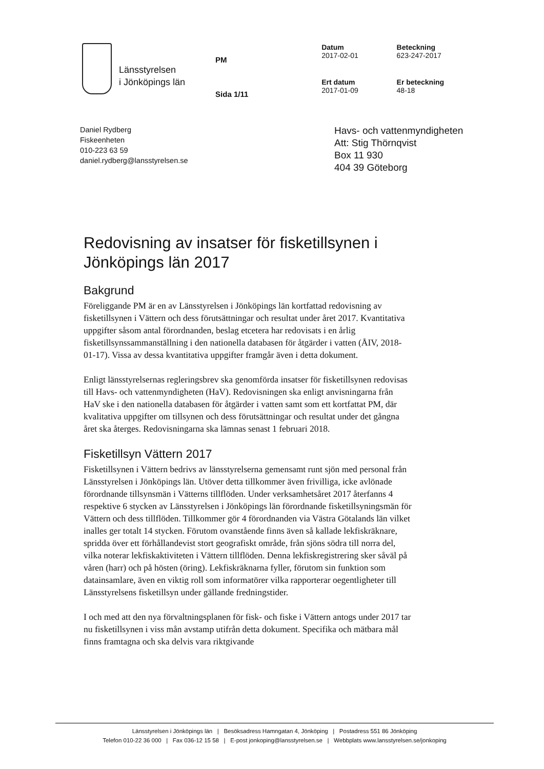Länsstyrelsen
i Jönköpings län
PM
Sida 1/11
Datum
2017-02-01
Ert datum
2017-01-09
Beteckning
623-247-2017
Er beteckning
48-18
Daniel Rydberg
Fiskeenheten
010-223 63 59
daniel.rydberg@lansstyrelsen.se
Havs- och vattenmyndigheten
Att: Stig Thörnqvist
Box 11 930
404 39 Göteborg
Redovisning av insatser för fisketillsynen i Jönköpings län 2017
Bakgrund
Föreliggande PM är en av Länsstyrelsen i Jönköpings län kortfattad redovisning av fisketillsynen i Vättern och dess förutsättningar och resultat under året 2017. Kvantitativa uppgifter såsom antal förordnanden, beslag etcetera har redovisats i en årlig fisketillsynssammanställning i den nationella databasen för åtgärder i vatten (ÅIV, 2018-01-17). Vissa av dessa kvantitativa uppgifter framgår även i detta dokument.
Enligt länsstyrelsernas regleringsbrev ska genomförda insatser för fisketillsynen redovisas till Havs- och vattenmyndigheten (HaV). Redovisningen ska enligt anvisningarna från HaV ske i den nationella databasen för åtgärder i vatten samt som ett kortfattat PM, där kvalitativa uppgifter om tillsynen och dess förutsättningar och resultat under det gångna året ska återges. Redovisningarna ska lämnas senast 1 februari 2018.
Fisketillsyn Vättern 2017
Fisketillsynen i Vättern bedrivs av länsstyrelserna gemensamt runt sjön med personal från Länsstyrelsen i Jönköpings län. Utöver detta tillkommer även frivilliga, icke avlönade förordnande tillsynsmän i Vätterns tillflöden. Under verksamhetsåret 2017 återfanns 4 respektive 6 stycken av Länsstyrelsen i Jönköpings län förordnande fisketillsyningsmän för Vättern och dess tillflöden. Tillkommer gör 4 förordnanden via Västra Götalands län vilket inalles ger totalt 14 stycken. Förutom ovanstående finns även så kallade lekfiskräknare, spridda över ett förhållandevist stort geografiskt område, från sjöns södra till norra del, vilka noterar lekfiskaktiviteten i Vättern tillflöden. Denna lekfiskregistrering sker såväl på våren (harr) och på hösten (öring). Lekfiskräknarna fyller, förutom sin funktion som datainsamlare, även en viktig roll som informatörer vilka rapporterar oegentligheter till Länsstyrelsens fisketillsyn under gällande fredningstider.
I och med att den nya förvaltningsplanen för fisk- och fiske i Vättern antogs under 2017 tar nu fisketillsynen i viss mån avstamp utifrån detta dokument. Specifika och mätbara mål finns framtagna och ska delvis vara riktgivande
Länsstyrelsen i Jönköpings län | Besöksadress Hamngatan 4, Jönköping | Postadress 551 86 Jönköping
Telefon 010-22 36 000 | Fax 036-12 15 58 | E-post jonkoping@lansstyrelsen.se | Webbplats www.lansstyrelsen.se/jonkoping